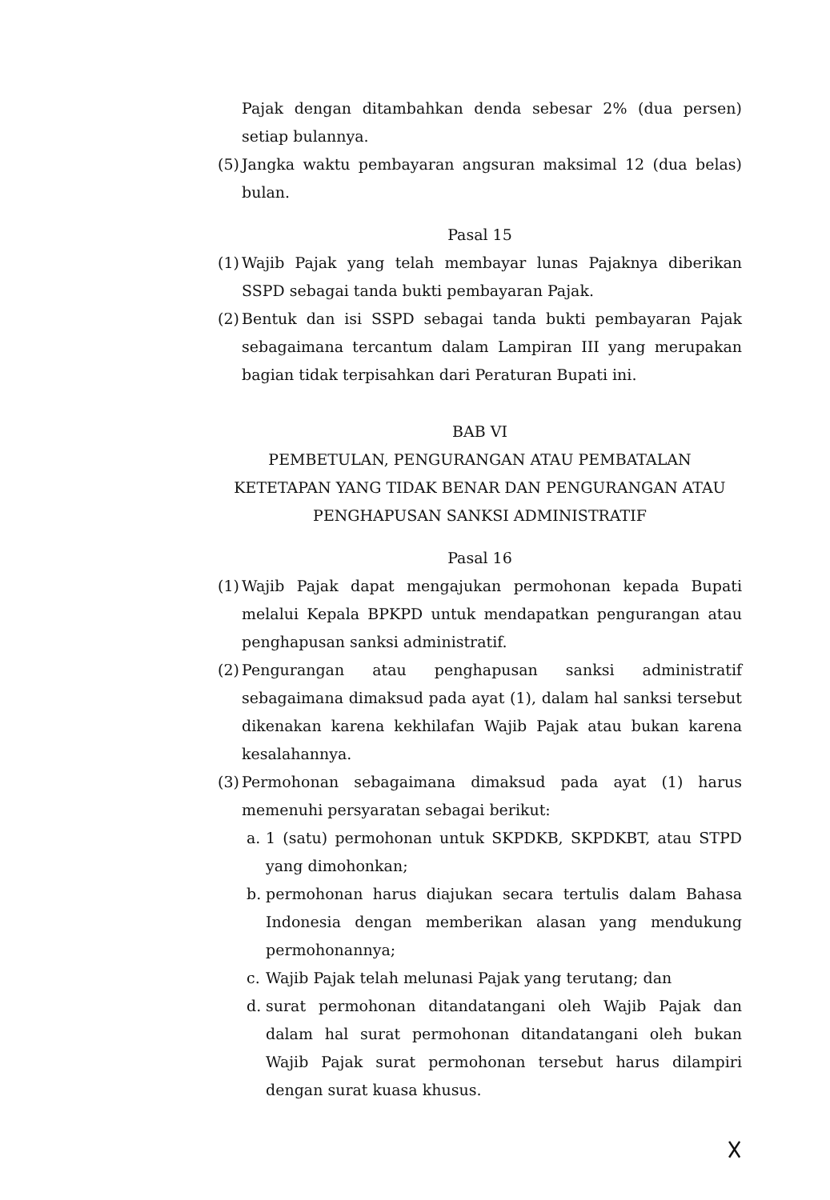Pajak dengan ditambahkan denda sebesar 2% (dua persen) setiap bulannya.
(5)
Jangka waktu pembayaran angsuran maksimal 12 (dua belas) bulan.
Pasal 15
(1)
Wajib Pajak yang telah membayar lunas Pajaknya diberikan SSPD sebagai tanda bukti pembayaran Pajak.
(2)
Bentuk dan isi SSPD sebagai tanda bukti pembayaran Pajak sebagaimana tercantum dalam Lampiran III yang merupakan bagian tidak terpisahkan dari Peraturan Bupati ini.
BAB VI
PEMBETULAN, PENGURANGAN ATAU PEMBATALAN KETETAPAN YANG TIDAK BENAR DAN PENGURANGAN ATAU PENGHAPUSAN SANKSI ADMINISTRATIF
Pasal 16
(1)
Wajib Pajak dapat mengajukan permohonan kepada Bupati melalui Kepala BPKPD untuk mendapatkan pengurangan atau penghapusan sanksi administratif.
(2)
Pengurangan atau penghapusan sanksi administratif sebagaimana dimaksud pada ayat (1), dalam hal sanksi tersebut dikenakan karena kekhilafan Wajib Pajak atau bukan karena kesalahannya.
(3)
Permohonan sebagaimana dimaksud pada ayat (1) harus memenuhi persyaratan sebagai berikut:
a. 1 (satu) permohonan untuk SKPDKB, SKPDKBT, atau STPD yang dimohonkan;
b. permohonan harus diajukan secara tertulis dalam Bahasa Indonesia dengan memberikan alasan yang mendukung permohonannya;
c. Wajib Pajak telah melunasi Pajak yang terutang; dan
d. surat permohonan ditandatangani oleh Wajib Pajak dan dalam hal surat permohonan ditandatangani oleh bukan Wajib Pajak surat permohonan tersebut harus dilampiri dengan surat kuasa khusus.
𐌗